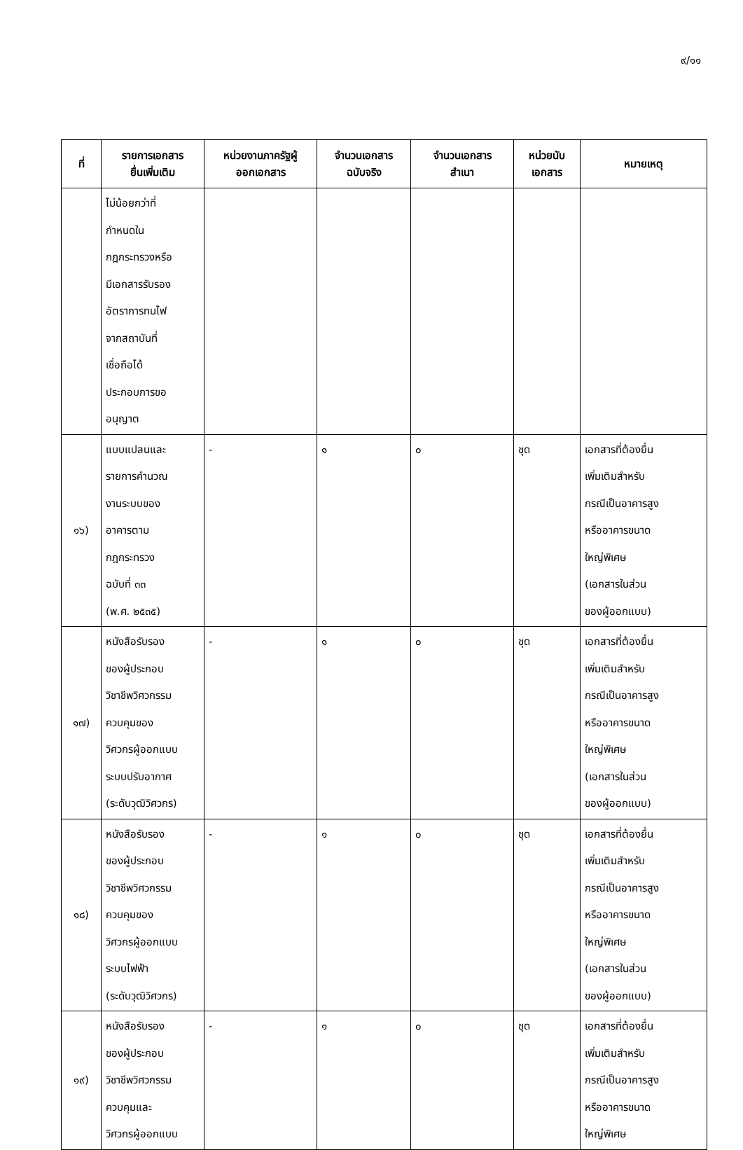๙/๑๑
| ที่ | รายการเอกสาร ยื่นเพิ่มเติม | หน่วยงานภาครัฐผู้ ออกเอกสาร | จำนวนเอกสาร ฉบับจริง | จำนวนเอกสาร สำเนา | หน่วยนับ เอกสาร | หมายเหตุ |
| --- | --- | --- | --- | --- | --- | --- |
| | ไม่น้อยกว่าที่ กำหนดใน กฎกระทรวงหรือ มีเอกสารรับรอง อัตราการทนไฟ จากสถาบันที่ เชื่อถือได้ ประกอบการขอ อนุญาต | | | | | |
| ๑๖) | แบบแปลนและ รายการคำนวณ งานระบบของ อาคารตาม กฎกระทรวง ฉบับที่ ๓๓ (พ.ศ. ๒๕๓๕) | - | ๑ | ๐ | ชุด | เอกสารที่ต้องยื่น เพิ่มเติมสำหรับ กรณีเป็นอาคารสูง หรืออาคารขนาด ใหญ่พิเศษ (เอกสารในส่วน ของผู้ออกแบบ) |
| ๑๗) | หนังสือรับรอง ของผู้ประกอบ วิชาชีพวิศวกรรม ควบคุมของ วิศวกรผู้ออกแบบ ระบบปรับอากาศ (ระดับวุฒิวิศวกร) | - | ๑ | ๐ | ชุด | เอกสารที่ต้องยื่น เพิ่มเติมสำหรับ กรณีเป็นอาคารสูง หรืออาคารขนาด ใหญ่พิเศษ (เอกสารในส่วน ของผู้ออกแบบ) |
| ๑๘) | หนังสือรับรอง ของผู้ประกอบ วิชาชีพวิศวกรรม ควบคุมของ วิศวกรผู้ออกแบบ ระบบไฟฟ้า (ระดับวุฒิวิศวกร) | - | ๑ | ๐ | ชุด | เอกสารที่ต้องยื่น เพิ่มเติมสำหรับ กรณีเป็นอาคารสูง หรืออาคารขนาด ใหญ่พิเศษ (เอกสารในส่วน ของผู้ออกแบบ) |
| ๑๙) | หนังสือรับรอง ของผู้ประกอบ วิชาชีพวิศวกรรม ควบคุมและ วิศวกรผู้ออกแบบ | - | ๑ | ๐ | ชุด | เอกสารที่ต้องยื่น เพิ่มเติมสำหรับ กรณีเป็นอาคารสูง หรืออาคารขนาด ใหญ่พิเศษ |